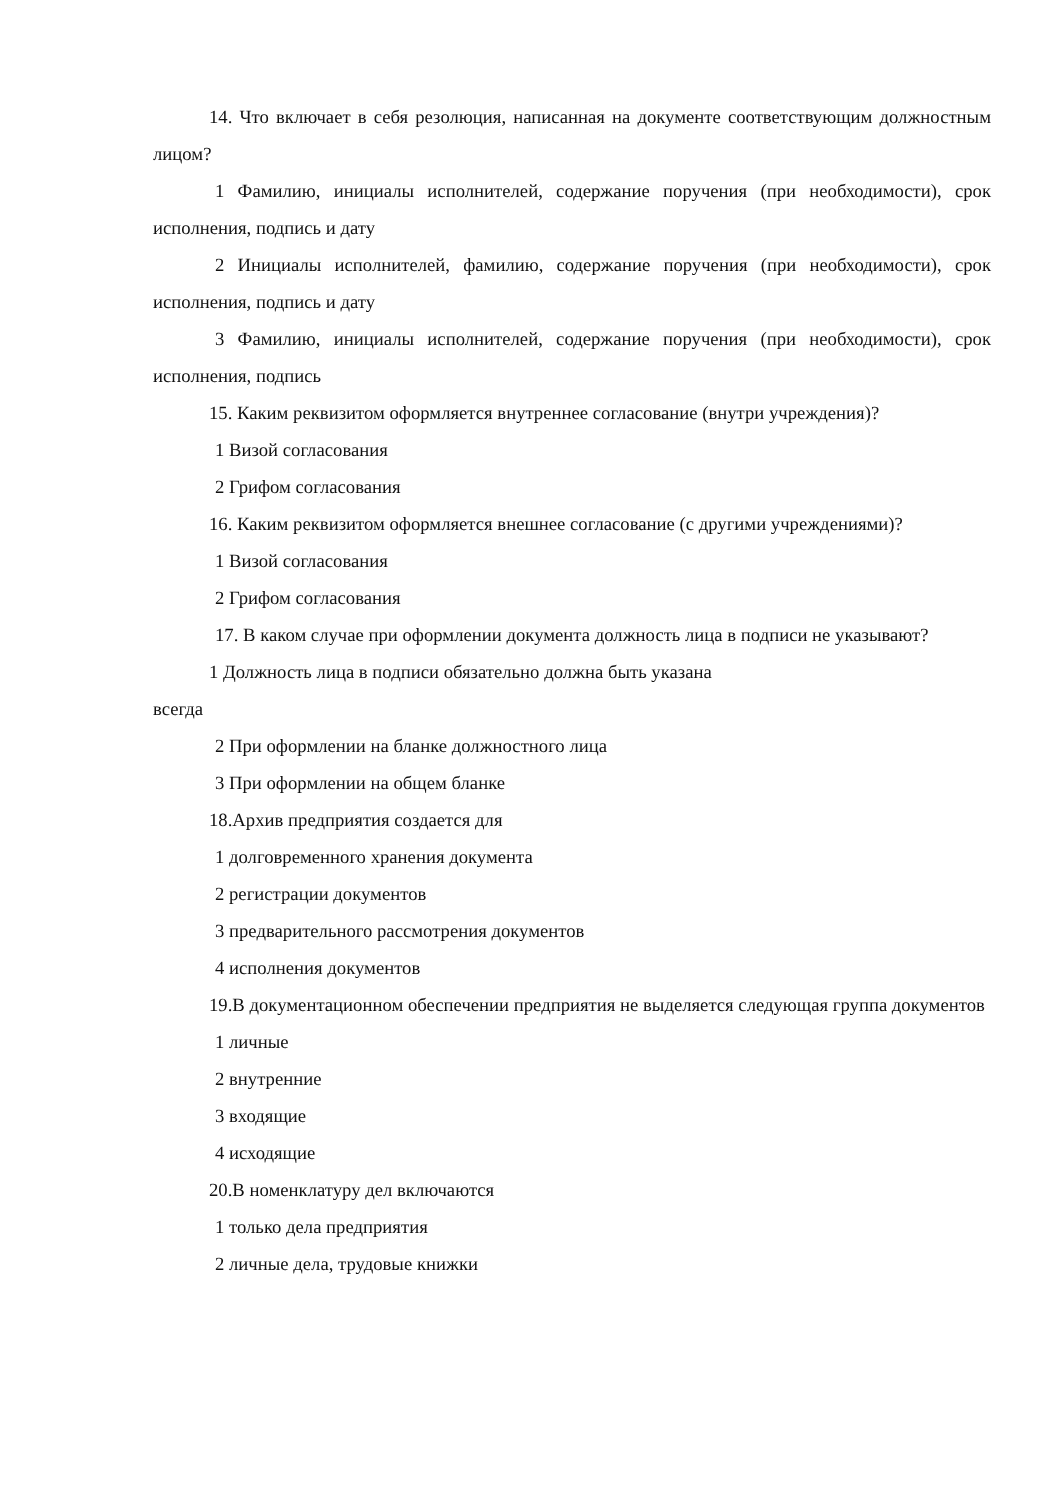14. Что включает в себя резолюция, написанная на документе соответствующим должностным лицом?
1 Фамилию, инициалы исполнителей, содержание поручения (при необходимости), срок исполнения, подпись и дату
2 Инициалы исполнителей, фамилию, содержание поручения (при необходимости), срок исполнения, подпись и дату
3 Фамилию, инициалы исполнителей, содержание поручения (при необходимости), срок исполнения, подпись
15. Каким реквизитом оформляется внутреннее согласование (внутри учреждения)?
1 Визой согласования
2 Грифом согласования
16. Каким реквизитом оформляется внешнее согласование (с другими учреждениями)?
1 Визой согласования
2 Грифом согласования
17. В каком случае при оформлении документа должность лица в подписи не указывают?
1 Должность лица в подписи обязательно должна быть указана
всегда
2 При оформлении на бланке должностного лица
3 При оформлении на общем бланке
18.Архив предприятия создается для
1 долговременного хранения документа
2 регистрации документов
3 предварительного рассмотрения документов
4 исполнения документов
19.В документационном обеспечении предприятия не выделяется следующая группа документов
1 личные
2 внутренние
3 входящие
4 исходящие
20.В номенклатуру дел включаются
1 только дела предприятия
2 личные дела, трудовые книжки